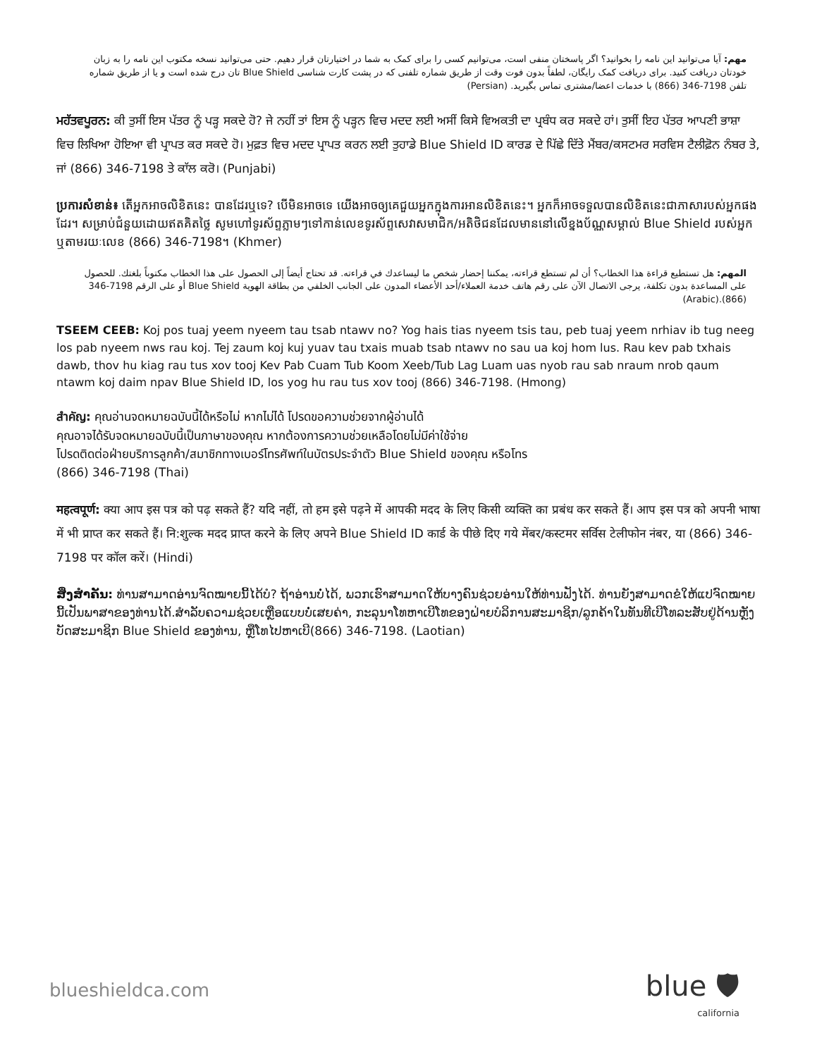مهم: آیا می‌توانید این نامه را بخوانید؟ اگر پاسختان منفی است، می‌توانیم کسی را برای کمک به شما در اختیارتان قرار دهیم. حتی می‌توانید نسخه مکتوب این نامه را به زبان خودتان دریافت کنید. برای دریافت کمک رایگان، لطفاً بدون فوت وقت از طریق شماره تلفنی که در پشت کارت شناسی Blue Shield تان درج شده است و یا از طریق شماره تلفن 7198-346 (866) با خدمات اعضا/مشتری تماس بگیرید. (Persian)
ਮਹੱਤਵਪੂਰਨ: ਕੀ ਤੁਸੀਂ ਇਸ ਪੱਤਰ ਨੂੰ ਪੜ੍ਹ ਸਕਦੇ ਹੋ? ਜੇ ਨਹੀਂ ਤਾਂ ਇਸ ਨੂੰ ਪੜ੍ਹਨ ਵਿਚ ਮਦਦ ਲਈ ਅਸੀਂ ਕਿਸੇ ਵਿਅਕਤੀ ਦਾ ਪ੍ਰਬੰਧ ਕਰ ਸਕਦੇ ਹਾਂ। ਤੁਸੀਂ ਇਹ ਪੱਤਰ ਆਪਣੀ ਭਾਸ਼ਾ ਵਿਚ ਲਿਖਿਆ ਹੋਇਆ ਵੀ ਪ੍ਰਾਪਤ ਕਰ ਸਕਦੇ ਹੋ। ਮੁਫ਼ਤ ਵਿਚ ਮਦਦ ਪ੍ਰਾਪਤ ਕਰਨ ਲਈ ਤੁਹਾਡੇ Blue Shield ID ਕਾਰਡ ਦੇ ਪਿੱਛੇ ਦਿੱਤੇ ਮੈਂਬਰ/ਕਸਟਮਰ ਸਰਵਿਸ ਟੈਲੀਫ਼ੋਨ ਨੰਬਰ ਤੇ, ਜਾਂ (866) 346-7198 ਤੇ ਕਾੱਲ ਕਰੋ। (Punjabi)
ប្រការសំខាន់៖ តើអ្នកអាចលិខិតនេះ បានដែរឬទេ? បើមិនអាចទេ យើងអាចឲ្យគេជួយអ្នកក្នុងការអានលិខិតនេះ។ អ្នកក៏អាចទទួលបានលិខិតនេះជាភាសារបស់អ្នកផងដែរ។ សម្រាប់ជំនួយដោយឥតគិតថ្លៃ សូមហៅទូរស័ព្ទភ្លាមៗទៅកាន់លេខទូរស័ព្ទសេវាសមាជិក/អតិថិជនដែលមាននៅលើខ្នងប័ណ្ណសម្គាល់ Blue Shield របស់អ្នក ឬតាមរយៈលេខ (866) 346-7198។ (Khmer)
المهم: هل تستطيع قراءة هذا الخطاب؟ أن لم تستطع قراءته، يمكننا إحضار شخص ما ليساعدك في قراءته. قد تحتاج أيضاً إلى الحصول على هذا الخطاب مكتوباً بلغتك. للحصول على المساعدة بدون تكلفة، يرجى الاتصال الآن على رقم هاتف خدمة العملاء/أحد الأعضاء المدون على الجانب الخلفي من بطاقة الهوية Blue Shield أو على الرقم 7198-346 (866).(Arabic)
TSEEM CEEB: Koj pos tuaj yeem nyeem tau tsab ntawv no? Yog hais tias nyeem tsis tau, peb tuaj yeem nrhiav ib tug neeg los pab nyeem nws rau koj. Tej zaum koj kuj yuav tau txais muab tsab ntawv no sau ua koj hom lus. Rau kev pab txhais dawb, thov hu kiag rau tus xov tooj Kev Pab Cuam Tub Koom Xeeb/Tub Lag Luam uas nyob rau sab nraum nrob qaum ntawm koj daim npav Blue Shield ID, los yog hu rau tus xov tooj (866) 346-7198. (Hmong)
สำคัญ: คุณอ่านจดหมายฉบับนี้ได้หรือไม่ หากไม่ได้ โปรดขอความช่วยจากผู้อ่านได้
คุณอาจได้รับจดหมายฉบับนี้เป็นภาษาของคุณ หากต้องการความช่วยเหลือโดยไม่มีค่าใช้จ่าย
โปรดติดต่อฝ่ายบริการลูกค้า/สมาชิกทางเบอร์โทรศัพท์ในบัตรประจำตัว Blue Shield ของคุณ หรือโทร
(866) 346-7198 (Thai)
महत्वपूर्ण: क्या आप इस पत्र को पढ़ सकते हैं? यदि नहीं, तो हम इसे पढ़ने में आपकी मदद के लिए किसी व्यक्ति का प्रबंध कर सकते हैं। आप इस पत्र को अपनी भाषा में भी प्राप्त कर सकते हैं। नि:शुल्क मदद प्राप्त करने के लिए अपने Blue Shield ID कार्ड के पीछे दिए गये मेंबर/कस्टमर सर्विस टेलीफोन नंबर, या (866) 346-7198 पर कॉल करें। (Hindi)
ສິ່ງສຳຄັນ: ທ່ານສາມາດອ່ານຈົດໝາຍນີ້ໄດ້ບໍ? ຖ້າອ່ານບໍ່ໄດ້, ພວກເຮົາສາມາດໃຫ້ບາງຄົນຊ່ວຍອ່ານໃຫ້ທ່ານຟັງໄດ້. ທ່ານຍັງສາມາດຂໍໃຫ້ແປຈົດໝາຍນີ້ເປັນພາສາຂອງທ່ານໄດ້.ສຳລັບຄວາມຊ່ວຍເຫຼືອແບບບໍ່ເສຍຄ່າ, ກະລຸນາໂທຫາເບີໂທຂອງຝ່າຍບໍລິການສະມາຊິກ/ລູກຄ້າໃນທັນທີເບີໂທລະສັບຢູ່ດ້ານຫຼັງບັດສະມາຊິກ Blue Shield ຂອງທ່ານ, ຫຼືໂທໄປຫາເບີ(866) 346-7198. (Laotian)
blueshieldca.com
blue 🛡
california